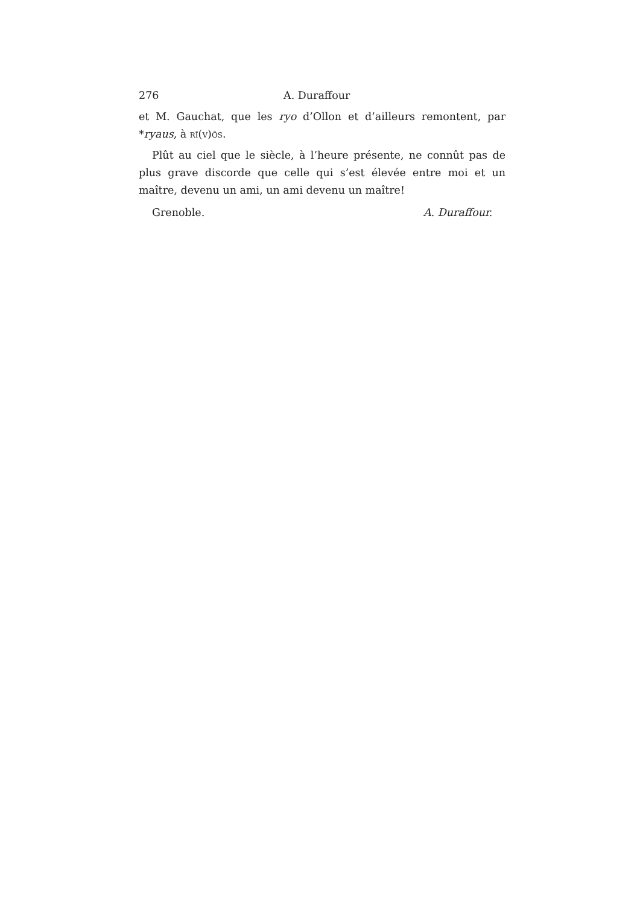276 A. Duraffour
et M. Gauchat, que les ryo d’Ollon et d’ailleurs remontent, par *ryaus, à rī(v)ōs.
Plût au ciel que le siècle, à l’heure présente, ne connût pas de plus grave discorde que celle qui s’est élevée entre moi et un maître, devenu un ami, un ami devenu un maître!
Grenoble. A. Duraffour.